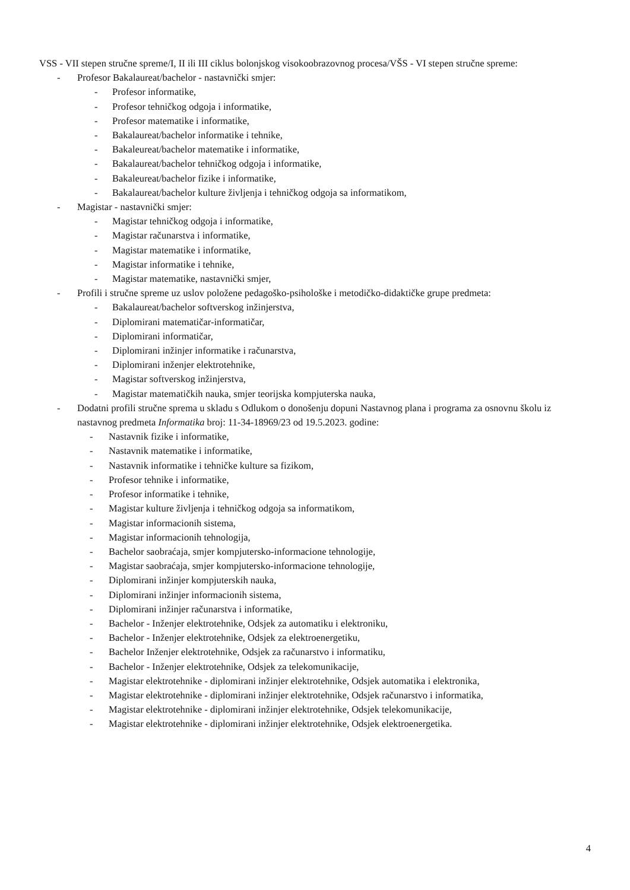VSS - VII stepen stručne spreme/I, II ili III ciklus bolonjskog visokoobrazovnog procesa/VŠS - VI stepen stručne spreme:
- Profesor Bakalaureat/bachelor - nastavnički smjer:
- Profesor informatike,
- Profesor tehničkog odgoja i informatike,
- Profesor matematike i informatike,
- Bakalaureat/bachelor informatike i tehnike,
- Bakaleureat/bachelor matematike i informatike,
- Bakalaureat/bachelor tehničkog odgoja i informatike,
- Bakaleureat/bachelor fizike i informatike,
- Bakalaureat/bachelor kulture življenja i tehničkog odgoja sa informatikom,
- Magistar - nastavnički smjer:
- Magistar tehničkog odgoja i informatike,
- Magistar računarstva i informatike,
- Magistar matematike i informatike,
- Magistar informatike i tehnike,
- Magistar matematike, nastavnički smjer,
- Profili i stručne spreme uz uslov položene pedagoško-psihološke i metodičko-didaktičke grupe predmeta:
- Bakalaureat/bachelor softverskog inžinjerstva,
- Diplomirani matematičar-informatičar,
- Diplomirani informatičar,
- Diplomirani inžinjer informatike i računarstva,
- Diplomirani inženjer elektrotehnike,
- Magistar softverskog inžinjerstva,
- Magistar matematičkih nauka, smjer teorijska kompjuterska nauka,
- Dodatni profili stručne sprema u skladu s Odlukom o donošenju dopuni Nastavnog plana i programa za osnovnu školu iz nastavnog predmeta Informatika broj: 11-34-18969/23 od 19.5.2023. godine:
- Nastavnik fizike i informatike,
- Nastavnik matematike i informatike,
- Nastavnik informatike i tehničke kulture sa fizikom,
- Profesor tehnike i informatike,
- Profesor informatike i tehnike,
- Magistar kulture življenja i tehničkog odgoja sa informatikom,
- Magistar informacionih sistema,
- Magistar informacionih tehnologija,
- Bachelor saobraćaja, smjer kompjutersko-informacione tehnologije,
- Magistar saobraćaja, smjer kompjutersko-informacione tehnologije,
- Diplomirani inžinjer kompjuterskih nauka,
- Diplomirani inžinjer informacionih sistema,
- Diplomirani inžinjer računarstva i informatike,
- Bachelor - Inženjer elektrotehnike, Odsjek za automatiku i elektroniku,
- Bachelor - Inženjer elektrotehnike, Odsjek za elektroenergetiku,
- Bachelor Inženjer elektrotehnike, Odsjek za računarstvo i informatiku,
- Bachelor - Inženjer elektrotehnike, Odsjek za telekomunikacije,
- Magistar elektrotehnike - diplomirani inžinjer elektrotehnike, Odsjek automatika i elektronika,
- Magistar elektrotehnike - diplomirani inžinjer elektrotehnike, Odsjek računarstvo i informatika,
- Magistar elektrotehnike - diplomirani inžinjer elektrotehnike, Odsjek telekomunikacije,
- Magistar elektrotehnike - diplomirani inžinjer elektrotehnike, Odsjek elektroenergetika.
4